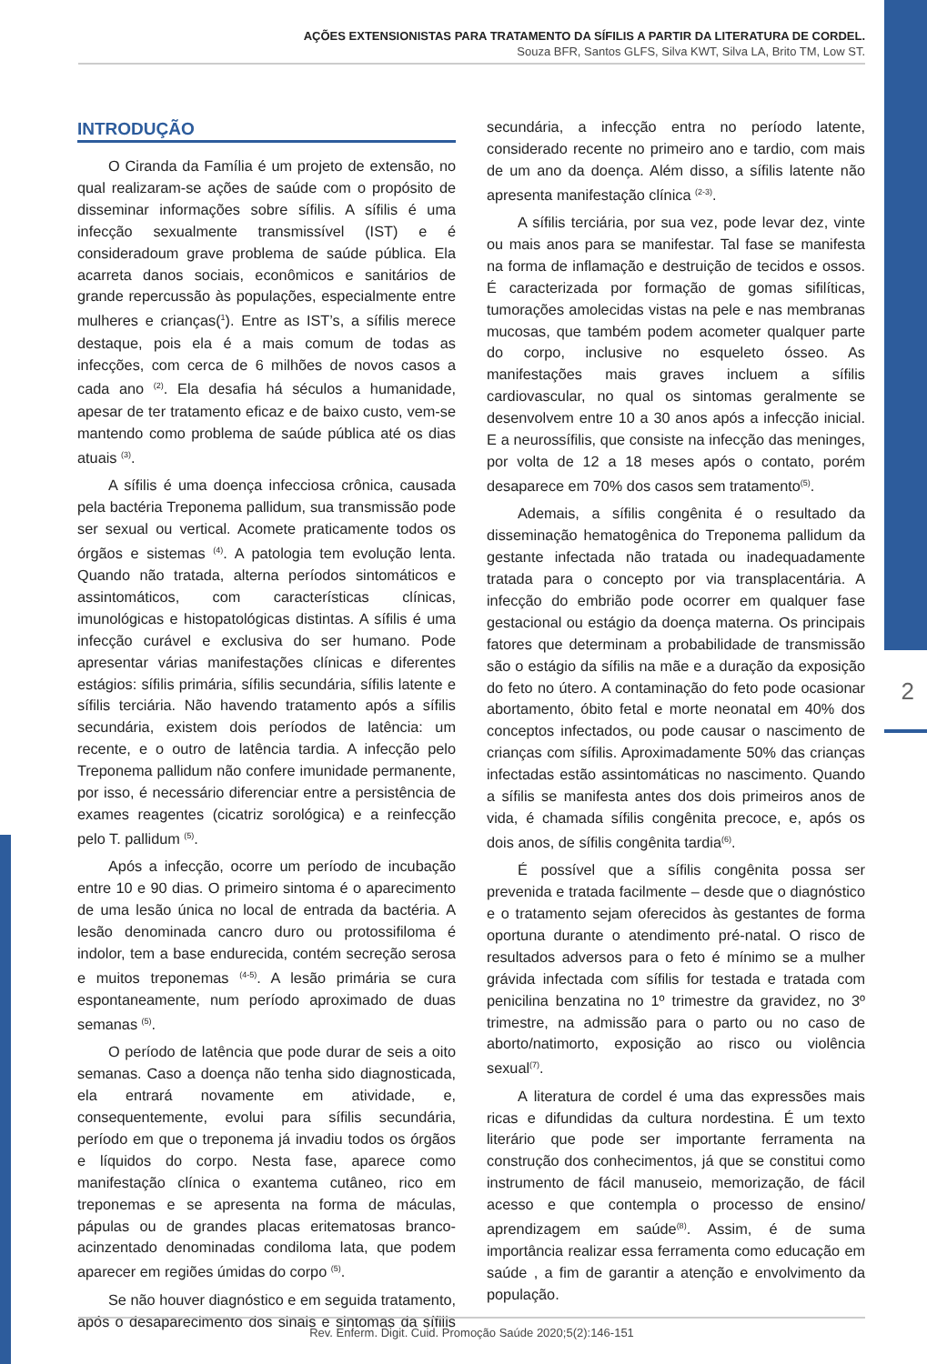AÇÕES EXTENSIONISTAS PARA TRATAMENTO DA SÍFILIS A PARTIR DA LITERATURA DE CORDEL.
Souza BFR, Santos GLFS, Silva KWT, Silva LA, Brito TM, Low ST.
INTRODUÇÃO
O Ciranda da Família é um projeto de extensão, no qual realizaram-se ações de saúde com o propósito de disseminar informações sobre sífilis. A sífilis é uma infecção sexualmente transmissível (IST) e é consideradoum grave problema de saúde pública. Ela acarreta danos sociais, econômicos e sanitários de grande repercussão às populações, especialmente entre mulheres e crianças(<sup>1</sup>). Entre as IST’s, a sífilis merece destaque, pois ela é a mais comum de todas as infecções, com cerca de 6 milhões de novos casos a cada ano <sup>(2)</sup>. Ela desafia há séculos a humanidade, apesar de ter tratamento eficaz e de baixo custo, vem-se mantendo como problema de saúde pública até os dias atuais <sup>(3)</sup>.
A sífilis é uma doença infecciosa crônica, causada pela bactéria Treponema pallidum, sua transmissão pode ser sexual ou vertical. Acomete praticamente todos os órgãos e sistemas <sup>(4)</sup>. A patologia tem evolução lenta. Quando não tratada, alterna períodos sintomáticos e assintomáticos, com características clínicas, imunológicas e histopatológicas distintas. A sífilis é uma infecção curável e exclusiva do ser humano. Pode apresentar várias manifestações clínicas e diferentes estágios: sífilis primária, sífilis secundária, sífilis latente e sífilis terciária. Não havendo tratamento após a sífilis secundária, existem dois períodos de latência: um recente, e o outro de latência tardia. A infecção pelo Treponema pallidum não confere imunidade permanente, por isso, é necessário diferenciar entre a persistência de exames reagentes (cicatriz sorológica) e a reinfecção pelo T. pallidum <sup>(5)</sup>.
Após a infecção, ocorre um período de incubação entre 10 e 90 dias. O primeiro sintoma é o aparecimento de uma lesão única no local de entrada da bactéria. A lesão denominada cancro duro ou protossifiloma é indolor, tem a base endurecida, contém secreção serosa e muitos treponemas <sup>(4-5)</sup>. A lesão primária se cura espontaneamente, num período aproximado de duas semanas <sup>(5)</sup>.
O período de latência que pode durar de seis a oito semanas. Caso a doença não tenha sido diagnosticada, ela entrará novamente em atividade, e, consequentemente, evolui para sífilis secundária, período em que o treponema já invadiu todos os órgãos e líquidos do corpo. Nesta fase, aparece como manifestação clínica o exantema cutâneo, rico em treponemas e se apresenta na forma de máculas, pápulas ou de grandes placas eritematosas branco-acinzentado denominadas condiloma lata, que podem aparecer em regiões úmidas do corpo <sup>(5)</sup>.
Se não houver diagnóstico e em seguida tratamento, após o desaparecimento dos sinais e sintomas da sífilis secundária, a infecção entra no período latente, considerado recente no primeiro ano e tardio, com mais de um ano da doença. Além disso, a sífilis latente não apresenta manifestação clínica <sup>(2-3)</sup>.
A sífilis terciária, por sua vez, pode levar dez, vinte ou mais anos para se manifestar. Tal fase se manifesta na forma de inflamação e destruição de tecidos e ossos. É caracterizada por formação de gomas sifilíticas, tumorações amolecidas vistas na pele e nas membranas mucosas, que também podem acometer qualquer parte do corpo, inclusive no esqueleto ósseo. As manifestações mais graves incluem a sífilis cardiovascular, no qual os sintomas geralmente se desenvolvem entre 10 a 30 anos após a infecção inicial. E a neurossífilis, que consiste na infecção das meninges, por volta de 12 a 18 meses após o contato, porém desaparece em 70% dos casos sem tratamento<sup>(5)</sup>.
Ademais, a sífilis congênita é o resultado da disseminação hematogênica do Treponema pallidum da gestante infectada não tratada ou inadequadamente tratada para o concepto por via transplacentária. A infecção do embrião pode ocorrer em qualquer fase gestacional ou estágio da doença materna. Os principais fatores que determinam a probabilidade de transmissão são o estágio da sífilis na mãe e a duração da exposição do feto no útero. A contaminação do feto pode ocasionar abortamento, óbito fetal e morte neonatal em 40% dos conceptos infectados, ou pode causar o nascimento de crianças com sífilis. Aproximadamente 50% das crianças infectadas estão assintomáticas no nascimento. Quando a sífilis se manifesta antes dos dois primeiros anos de vida, é chamada sífilis congênita precoce, e, após os dois anos, de sífilis congênita tardia<sup>(6)</sup>.
É possível que a sífilis congênita possa ser prevenida e tratada facilmente – desde que o diagnóstico e o tratamento sejam oferecidos às gestantes de forma oportuna durante o atendimento pré-natal. O risco de resultados adversos para o feto é mínimo se a mulher grávida infectada com sífilis for testada e tratada com penicilina benzatina no 1º trimestre da gravidez, no 3º trimestre, na admissão para o parto ou no caso de aborto/natimorto, exposição ao risco ou violência sexual<sup>(7)</sup>.
A literatura de cordel é uma das expressões mais ricas e difundidas da cultura nordestina. É um texto literário que pode ser importante ferramenta na construção dos conhecimentos, já que se constitui como instrumento de fácil manuseio, memorização, de fácil acesso e que contempla o processo de ensino/ aprendizagem em saúde<sup>(8)</sup>. Assim, é de suma importância realizar essa ferramenta como educação em saúde , a fim de garantir a atenção e envolvimento da população.
2
Rev. Enferm. Digit. Cuid. Promoção Saúde 2020;5(2):146-151